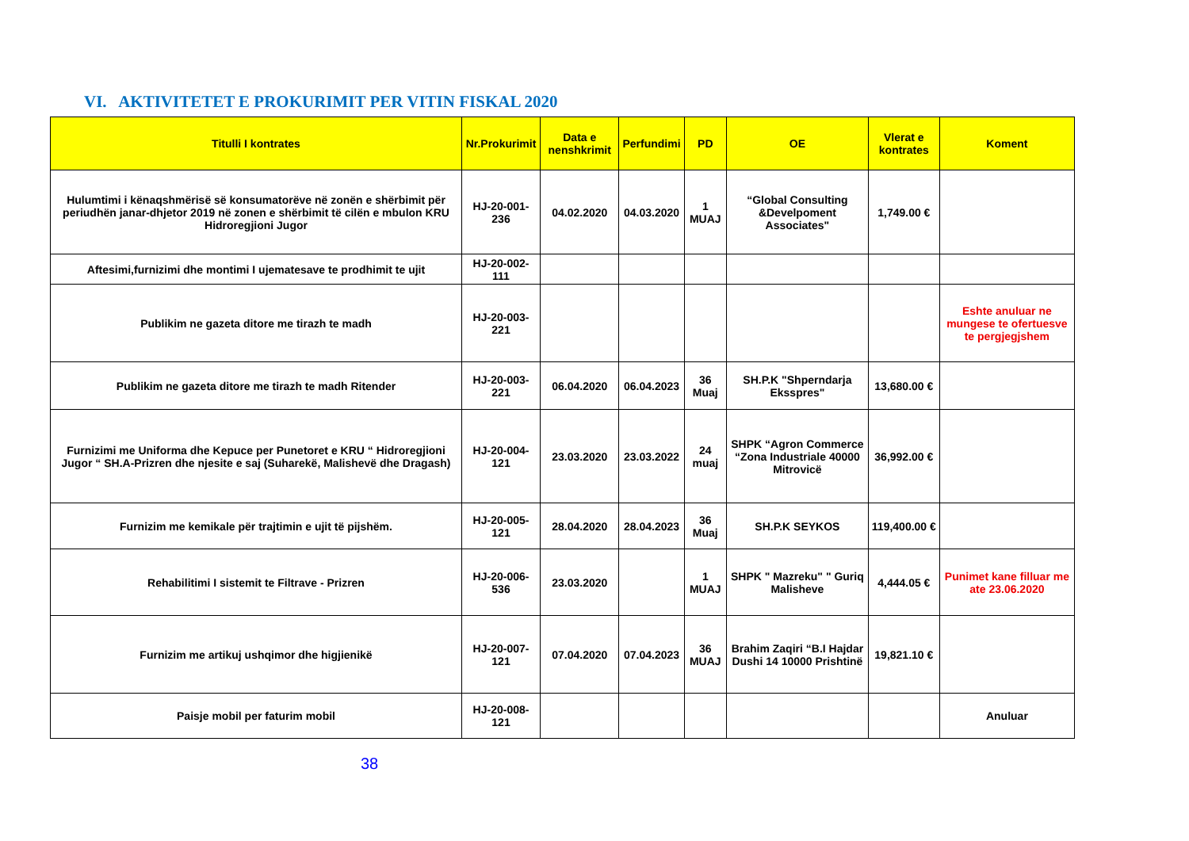VI. AKTIVITETET E PROKURIMIT PER VITIN FISKAL 2020
| Titulli I kontrates | Nr.Prokurimit | Data e nenshkrimit | Perfundimi | PD | OE | Vlerat e kontrates | Koment |
| --- | --- | --- | --- | --- | --- | --- | --- |
| Hulumtimi i kënaqshmërisë së konsumatorëve në zonën e shërbimit për periudhën janar-dhjetor 2019 në zonen e shërbimit të cilën e mbulon KRU Hidroregjioni Jugor | HJ-20-001-236 | 04.02.2020 | 04.03.2020 | 1 MUAJ | “Global Consulting &Develpoment Associates" | 1,749.00 € | |
| Aftesimi,furnizimi dhe montimi I ujematesave te prodhimit te ujit | HJ-20-002-111 | | | | | | |
| Publikim ne gazeta ditore me tirazh te madh | HJ-20-003-221 | | | | | | Eshte anuluar ne mungese te ofertuesve te pergjegjshem |
| Publikim ne gazeta ditore me tirazh te madh Ritender | HJ-20-003-221 | 06.04.2020 | 06.04.2023 | 36 Muaj | SH.P.K "Shperndarja Eksspres" | 13,680.00 € | |
| Furnizimi me Uniforma dhe Kepuce per Punetoret e KRU “ Hidroregjioni Jugor “ SH.A-Prizren dhe njesite e saj (Suharekë, Malishevë dhe Dragash) | HJ-20-004-121 | 23.03.2020 | 23.03.2022 | 24 muaj | SHPK “Agron Commerce “Zona Industriale 40000 Mitrovicë | 36,992.00 € | |
| Furnizim me kemikale për trajtimin e ujit të pijshëm. | HJ-20-005-121 | 28.04.2020 | 28.04.2023 | 36 Muaj | SH.P.K SEYKOS | 119,400.00 € | |
| Rehabilitimi I sistemit te Filtrave - Prizren | HJ-20-006-536 | 23.03.2020 | | 1 MUAJ | SHPK " Mazreku" " Guriq Malisheve | 4,444.05 € | Punimet kane filluar me ate 23.06.2020 |
| Furnizim me artikuj ushqimor dhe higjienikë | HJ-20-007-121 | 07.04.2020 | 07.04.2023 | 36 MUAJ | Brahim Zaqiri “B.I Hajdar Dushi 14 10000 Prishtinë | 19,821.10 € | |
| Paisje mobil per faturim mobil | HJ-20-008-121 | | | | | | Anuluar |
38